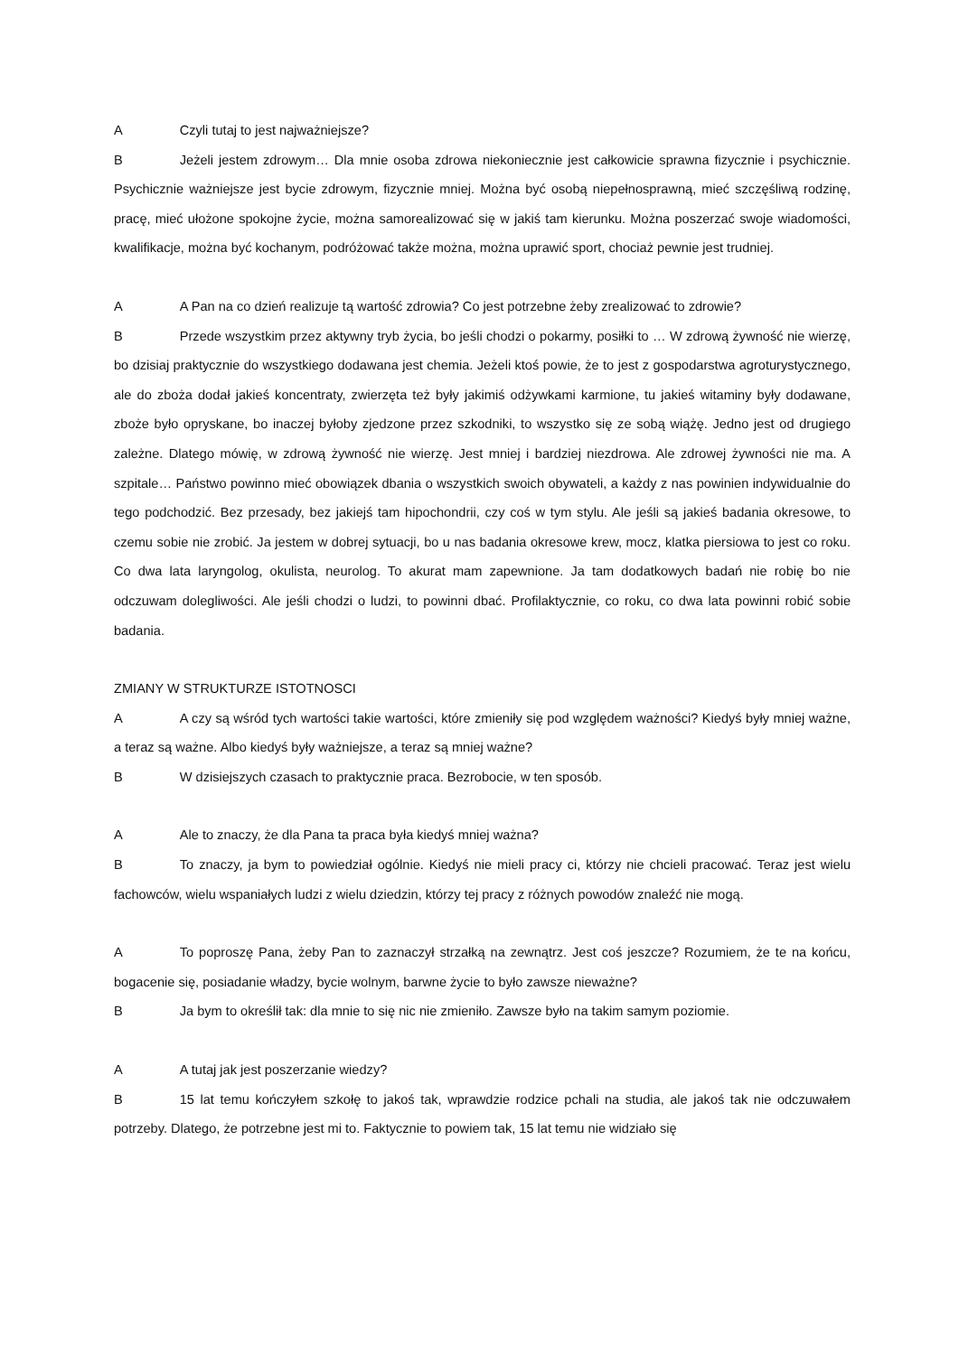A Czyli tutaj to jest najważniejsze?
B Jeżeli jestem zdrowym… Dla mnie osoba zdrowa niekoniecznie jest całkowicie sprawna fizycznie i psychicznie. Psychicznie ważniejsze jest bycie zdrowym, fizycznie mniej. Można być osobą niepełnosprawną, mieć szczęśliwą rodzinę, pracę, mieć ułożone spokojne życie, można samorealizować się w jakiś tam kierunku. Można poszerzać swoje wiadomości, kwalifikacje, można być kochanym, podróżować także można, można uprawić sport, chociaż pewnie jest trudniej.
A A Pan na co dzień realizuje tą wartość zdrowia? Co jest potrzebne żeby zrealizować to zdrowie?
B Przede wszystkim przez aktywny tryb życia, bo jeśli chodzi o pokarmy, posiłki to … W zdrową żywność nie wierzę, bo dzisiaj praktycznie do wszystkiego dodawana jest chemia. Jeżeli ktoś powie, że to jest z gospodarstwa agroturystycznego, ale do zboża dodał jakieś koncentraty, zwierzęta też były jakimiś odżywkami karmione, tu jakieś witaminy były dodawane, zboże było opryskane, bo inaczej byłoby zjedzone przez szkodniki, to wszystko się ze sobą wiążę. Jedno jest od drugiego zależne. Dlatego mówię, w zdrową żywność nie wierzę. Jest mniej i bardziej niezdrowa. Ale zdrowej żywności nie ma. A szpitale… Państwo powinno mieć obowiązek dbania o wszystkich swoich obywateli, a każdy z nas powinien indywidualnie do tego podchodzić. Bez przesady, bez jakiejś tam hipochondrii, czy coś w tym stylu. Ale jeśli są jakieś badania okresowe, to czemu sobie nie zrobić. Ja jestem w dobrej sytuacji, bo u nas badania okresowe krew, mocz, klatka piersiowa to jest co roku. Co dwa lata laryngolog, okulista, neurolog. To akurat mam zapewnione. Ja tam dodatkowych badań nie robię bo nie odczuwam dolegliwości. Ale jeśli chodzi o ludzi, to powinni dbać. Profilaktycznie, co roku, co dwa lata powinni robić sobie badania.
ZMIANY W STRUKTURZE ISTOTNOSCI
A A czy są wśród tych wartości takie wartości, które zmieniły się pod względem ważności? Kiedyś były mniej ważne, a teraz są ważne. Albo kiedyś były ważniejsze, a teraz są mniej ważne?
B W dzisiejszych czasach to praktycznie praca. Bezrobocie, w ten sposób.
A Ale to znaczy, że dla Pana ta praca była kiedyś mniej ważna?
B To znaczy, ja bym to powiedział ogólnie. Kiedyś nie mieli pracy ci, którzy nie chcieli pracować. Teraz jest wielu fachowców, wielu wspaniałych ludzi z wielu dziedzin, którzy tej pracy z różnych powodów znaleźć nie mogą.
A To poproszę Pana, żeby Pan to zaznaczył strzałką na zewnątrz. Jest coś jeszcze? Rozumiem, że te na końcu, bogacenie się, posiadanie władzy, bycie wolnym, barwne życie to było zawsze nieważne?
B Ja bym to określił tak: dla mnie to się nic nie zmieniło. Zawsze było na takim samym poziomie.
A A tutaj jak jest poszerzanie wiedzy?
B 15 lat temu kończyłem szkołę to jakoś tak, wprawdzie rodzice pchali na studia, ale jakoś tak nie odczuwałem potrzeby. Dlatego, że potrzebne jest mi to. Faktycznie to powiem tak, 15 lat temu nie widziało się